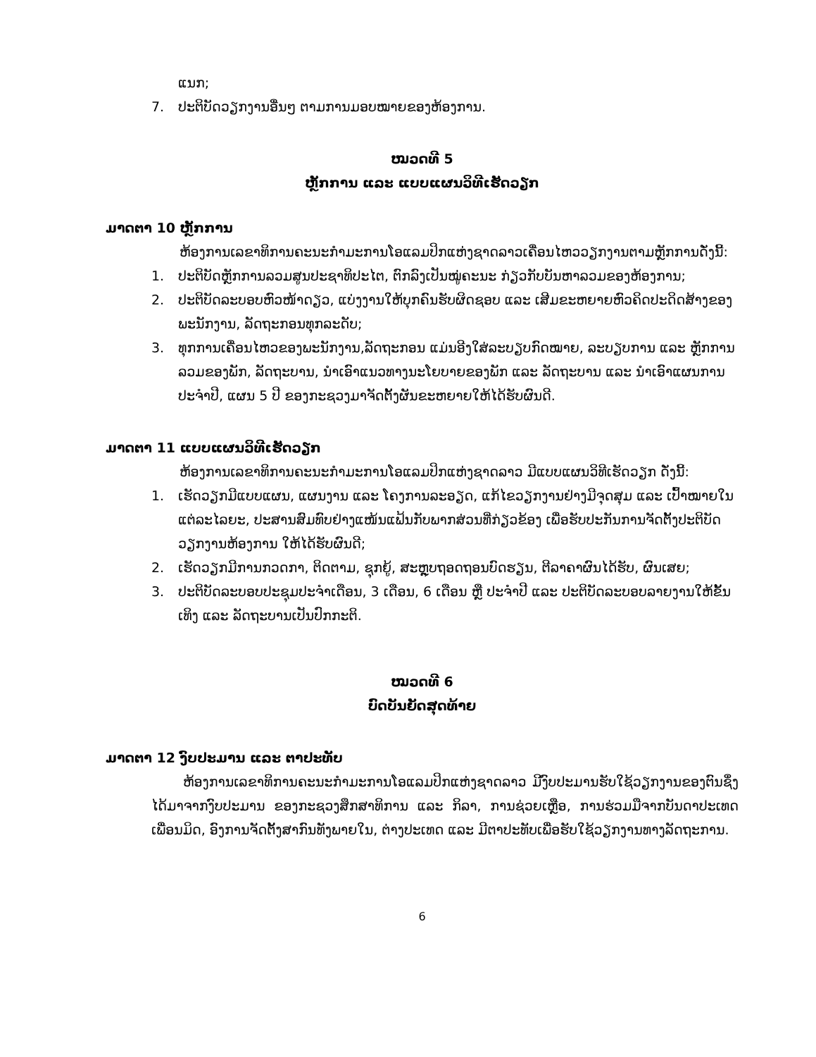ແນກ;
7. ປະຕິບັດວຽກງານອື່ນໆ ຕາມການມອບໝາຍຂອງຫ້ອງການ.
ໝວດທີ 5
ຫຼັກການ ແລະ ແບບແຜນວິທີເຮັດວຽກ
ມາດຕາ 10 ຫຼັກການ
ຫ້ອງການເລຂາທິການຄະນະກຳມະການໂອແລມປິກແຫ່ງຊາດລາວເຄື່ອນໄຫວວຽກງານຕາມຫຼັກການດັ່ງນີ້:
1. ປະຕິບັດຫຼັກການລວມສູນປະຊາທິປະໄຕ, ຕົກລົງເປັນໝູ່ຄະນະ ກ່ຽວກັບບັນຫາລວມຂອງຫ້ອງການ;
2. ປະຕິບັດລະບອບຫົວໜ້າດຽວ, ແບ່ງງານໃຫ້ບຸກຄົນຮັບຜິດຊອບ ແລະ ເສີມຂະຫຍາຍຫົວຄິດປະດິດສ້າງຂອງພະນັກງານ, ລັດຖະກອນທຸກລະດັບ;
3. ທຸກການເຄື່ອນໄຫວຂອງພະນັກງານ,ລັດຖະກອນ ແມ່ນອີງໃສ່ລະບຽບກົດໝາຍ, ລະບຽບການ ແລະ ຫຼັກການລວມຂອງພັກ, ລັດຖະບານ, ນຳເອົາແນວທາງນະໂຍບາຍຂອງພັກ ແລະ ລັດຖະບານ ແລະ ນຳເອົາແຜນການປະຈຳປີ, ແຜນ 5 ປີ ຂອງກະຊວງມາຈັດຕັ້ງຜັນຂະຫຍາຍໃຫ້ໄດ້ຮັບຜົນດີ.
ມາດຕາ 11 ແບບແຜນວິທີເຮັດວຽກ
ຫ້ອງການເລຂາທິການຄະນະກຳມະການໂອແລມປິກແຫ່ງຊາດລາວ ມີແບບແຜນວິທີເຮັດວຽກ ດັ່ງນີ້:
1. ເຮັດວຽກມີແບບແຜນ, ແຜນງານ ແລະ ໂຄງການລະອຽດ, ແກ້ໄຂວຽກງານຢ່າງມີຈຸດສຸມ ແລະ ເປົ້າໝາຍໃນແຕ່ລະໄລຍະ, ປະສານສົມທົບຢ່າງແໜ້ນແຟ້ນກັບພາກສ່ວນທີ່ກ່ຽວຂ້ອງ ເພື່ອຮັບປະກັນການຈັດຕັ້ງປະຕິບັດວຽກງານຫ້ອງການ ໃຫ້ໄດ້ຮັບຜົນດີ;
2. ເຮັດວຽກມີການກວດກາ, ຕິດຕາມ, ຊຸກຍູ້, ສະຫຼຸບຖອດຖອນບົດຮຽນ, ຕີລາຄາຜົນໄດ້ຮັບ, ຜົນເສຍ;
3. ປະຕິບັດລະບອບປະຊຸມປະຈຳເດືອນ, 3 ເດືອນ, 6 ເດືອນ ຫຼື ປະຈຳປີ ແລະ ປະຕິບັດລະບອບລາຍງານໃຫ້ຂັ້ນເທິງ ແລະ ລັດຖະບານເປັນປົກກະຕິ.
ໝວດທີ 6
ບົດບັນຍັດສຸດທ້າຍ
ມາດຕາ 12 ງົບປະມານ ແລະ ຕາປະທັບ
ຫ້ອງການເລຂາທິການຄະນະກຳມະການໂອແລມປິກແຫ່ງຊາດລາວ ມີງົບປະມານຮັບໃຊ້ວຽກງານຂອງຕົນຊຶ່ງໄດ້ມາຈາກງົບປະມານ ຂອງກະຊວງສຶກສາທິການ ແລະ ກິລາ, ການຊ່ວຍເຫຼືອ, ການຮ່ວມມືຈາກບັນດາປະເທດເພື່ອນມິດ, ອົງການຈັດຕັ້ງສາກົນທັງພາຍໃນ, ຕ່າງປະເທດ ແລະ ມີຕາປະທັບເພື່ອຮັບໃຊ້ວຽກງານທາງລັດຖະການ.
6